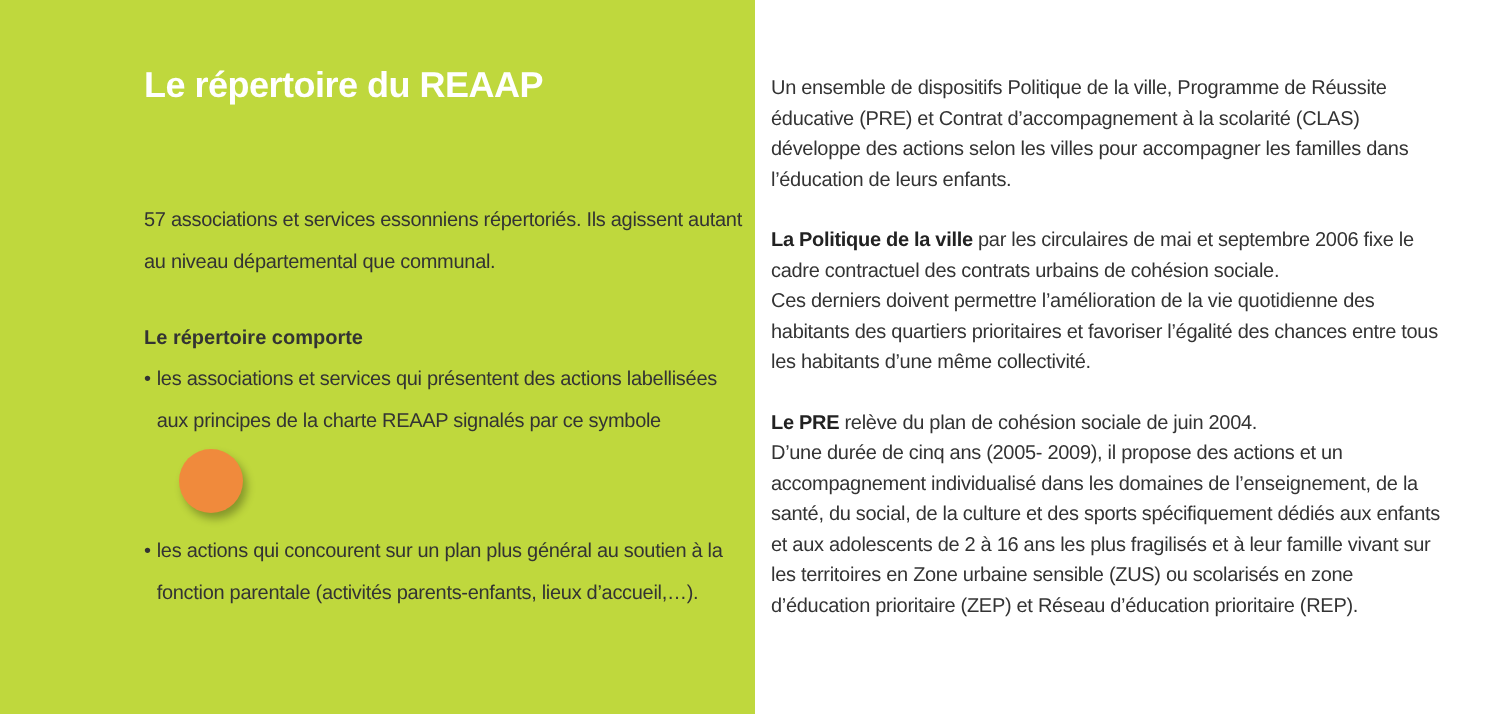Le répertoire du REAAP
57 associations et services essonniens répertoriés. Ils agissent autant au niveau départemental que communal.
Le répertoire comporte
• les associations et services qui présentent des actions labellisées aux principes de la charte REAAP signalés par ce symbole
• les actions qui concourent sur un plan plus général au soutien à la fonction parentale (activités parents-enfants, lieux d’accueil,…).
Un ensemble de dispositifs Politique de la ville, Programme de Réussite éducative (PRE) et Contrat d’accompagnement à la scolarité (CLAS) développe des actions selon les villes pour accompagner les familles dans l’éducation de leurs enfants.
La Politique de la ville par les circulaires de mai et septembre 2006 fixe le cadre contractuel des contrats urbains de cohésion sociale.
Ces derniers doivent permettre l’amélioration de la vie quotidienne des habitants des quartiers prioritaires et favoriser l’égalité des chances entre tous les habitants d’une même collectivité.
Le PRE relève du plan de cohésion sociale de juin 2004.
D’une durée de cinq ans (2005- 2009), il propose des actions et un accompagnement individualisé dans les domaines de l’enseignement, de la santé, du social, de la culture et des sports spécifiquement dédiés aux enfants et aux adolescents de 2 à 16 ans les plus fragilisés et à leur famille vivant sur les territoires en Zone urbaine sensible (ZUS) ou scolarisés en zone d’éducation prioritaire (ZEP) et Réseau d’éducation prioritaire (REP).